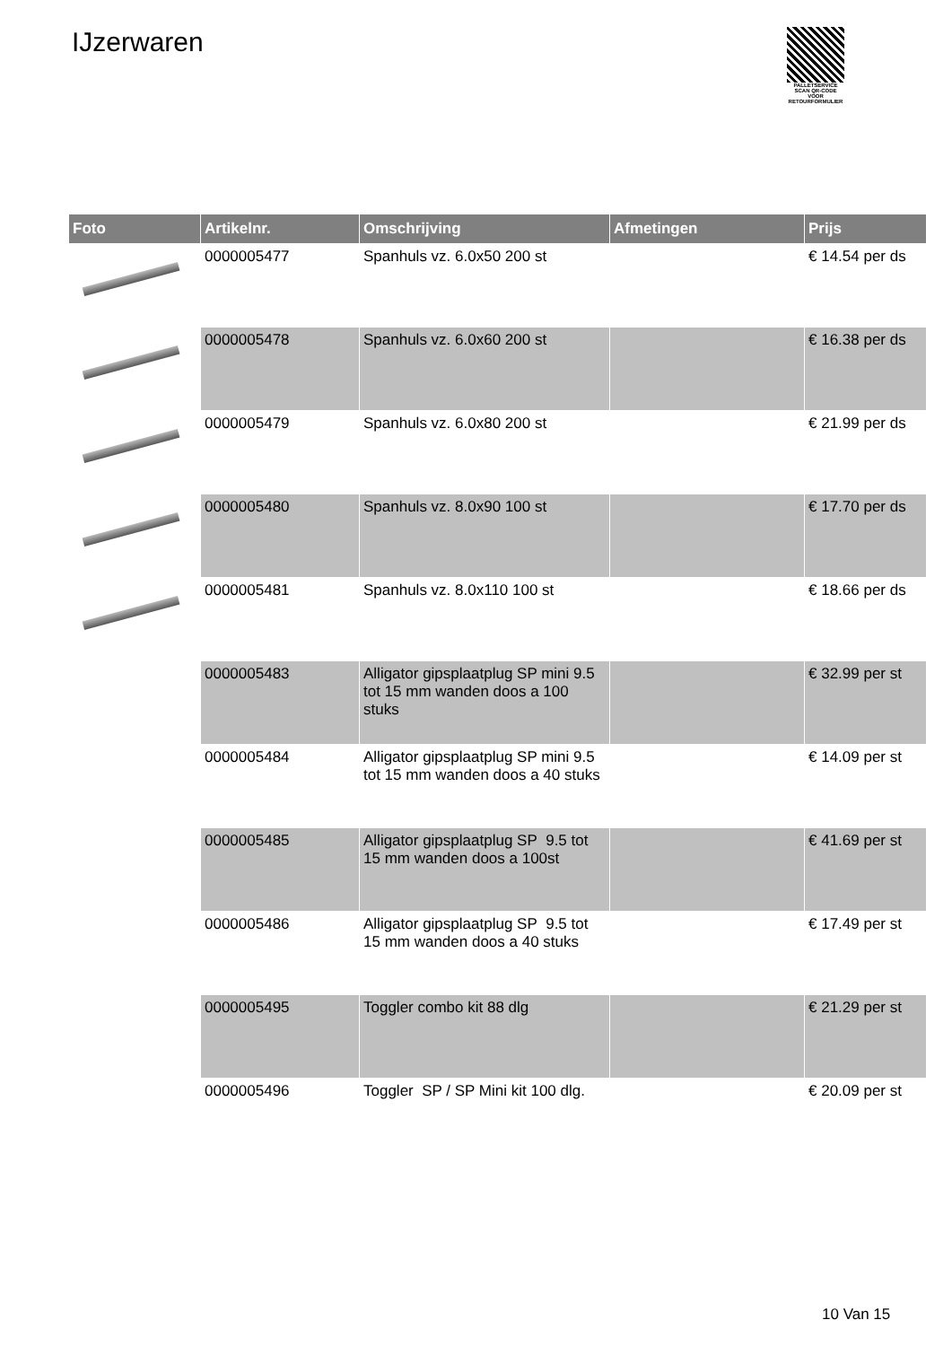IJzerwaren
PALLETSERVICE
SCAN QR-CODE VOOR RETOURFORMULIER
| Foto | Artikelnr. | Omschrijving | Afmetingen | Prijs |
| --- | --- | --- | --- | --- |
| | 0000005477 | Spanhuls vz. 6.0x50 200 st | | € 14.54 per ds |
| | 0000005478 | Spanhuls vz. 6.0x60 200 st | | € 16.38 per ds |
| | 0000005479 | Spanhuls vz. 6.0x80 200 st | | € 21.99 per ds |
| | 0000005480 | Spanhuls vz. 8.0x90 100 st | | € 17.70 per ds |
| | 0000005481 | Spanhuls vz. 8.0x110 100 st | | € 18.66 per ds |
| | 0000005483 | Alligator gipsplaatplug SP mini 9.5 tot 15 mm wanden doos a 100 stuks | | € 32.99 per st |
| | 0000005484 | Alligator gipsplaatplug SP mini 9.5 tot 15 mm wanden doos a 40 stuks | | € 14.09 per st |
| | 0000005485 | Alligator gipsplaatplug SP 9.5 tot 15 mm wanden doos a 100st | | € 41.69 per st |
| | 0000005486 | Alligator gipsplaatplug SP 9.5 tot 15 mm wanden doos a 40 stuks | | € 17.49 per st |
| | 0000005495 | Toggler combo kit 88 dlg | | € 21.29 per st |
| | 0000005496 | Toggler SP / SP Mini kit 100 dlg. | | € 20.09 per st |
10 Van 15